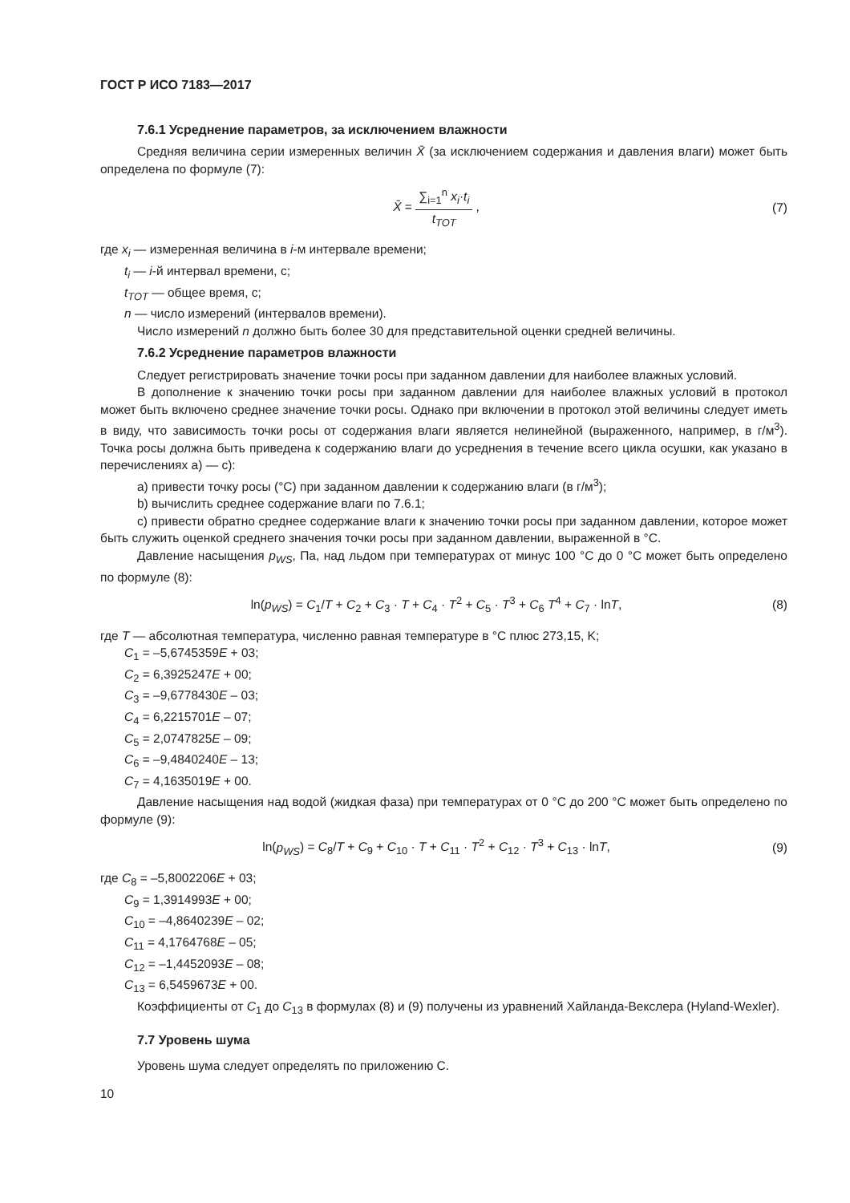ГОСТ Р ИСО 7183—2017
7.6.1 Усреднение параметров, за исключением влажности
Средняя величина серии измеренных величин X̄ (за исключением содержания и давления влаги) может быть определена по формуле (7):
X̄ =
∑<sub>i=1</sub><sup>n</sup> x<sub>i</sub>·t<sub>i</sub>
t<sub>TOT</sub>
,
(7)
где x<sub>i</sub> — измеренная величина в i-м интервале времени;
t<sub>i</sub> — i-й интервал времени, с;
t<sub>TOT</sub> — общее время, с;
n — число измерений (интервалов времени).
Число измерений n должно быть более 30 для представительной оценки средней величины.
7.6.2 Усреднение параметров влажности
Следует регистрировать значение точки росы при заданном давлении для наиболее влажных условий.
В дополнение к значению точки росы при заданном давлении для наиболее влажных условий в протокол может быть включено среднее значение точки росы. Однако при включении в протокол этой величины следует иметь в виду, что зависимость точки росы от содержания влаги является нелинейной (выраженного, например, в г/м<sup>3</sup>). Точка росы должна быть приведена к содержанию влаги до усреднения в течение всего цикла осушки, как указано в перечислениях a) — c):
a) привести точку росы (°C) при заданном давлении к содержанию влаги (в г/м<sup>3</sup>);
b) вычислить среднее содержание влаги по 7.6.1;
c) привести обратно среднее содержание влаги к значению точки росы при заданном давлении, которое может быть служить оценкой среднего значения точки росы при заданном давлении, выраженной в °C.
Давление насыщения p<sub>WS</sub>, Па, над льдом при температурах от минус 100 °C до 0 °C может быть определено по формуле (8):
ln(p<sub>WS</sub>) = C<sub>1</sub>/T + C<sub>2</sub> + C<sub>3</sub> · T + C<sub>4</sub> · T<sup>2</sup> + C<sub>5</sub> · T<sup>3</sup> + C<sub>6</sub> T<sup>4</sup> + C<sub>7</sub> · lnT,
(8)
где T — абсолютная температура, численно равная температуре в °C плюс 273,15, K;
C<sub>1</sub> = –5,6745359E + 03;
C<sub>2</sub> = 6,3925247E + 00;
C<sub>3</sub> = –9,6778430E – 03;
C<sub>4</sub> = 6,2215701E – 07;
C<sub>5</sub> = 2,0747825E – 09;
C<sub>6</sub> = –9,4840240E – 13;
C<sub>7</sub> = 4,1635019E + 00.
Давление насыщения над водой (жидкая фаза) при температурах от 0 °C до 200 °C может быть определено по формуле (9):
ln(p<sub>WS</sub>) = C<sub>8</sub>/T + C<sub>9</sub> + C<sub>10</sub> · T + C<sub>11</sub> · T<sup>2</sup> + C<sub>12</sub> · T<sup>3</sup> + C<sub>13</sub> · lnT,
(9)
где C<sub>8</sub> = –5,8002206E + 03;
C<sub>9</sub> = 1,3914993E + 00;
C<sub>10</sub> = –4,8640239E – 02;
C<sub>11</sub> = 4,1764768E – 05;
C<sub>12</sub> = –1,4452093E – 08;
C<sub>13</sub> = 6,5459673E + 00.
Коэффициенты от C<sub>1</sub> до C<sub>13</sub> в формулах (8) и (9) получены из уравнений Хайланда-Векслера (Hyland-Wexler).
7.7 Уровень шума
Уровень шума следует определять по приложению С.
10